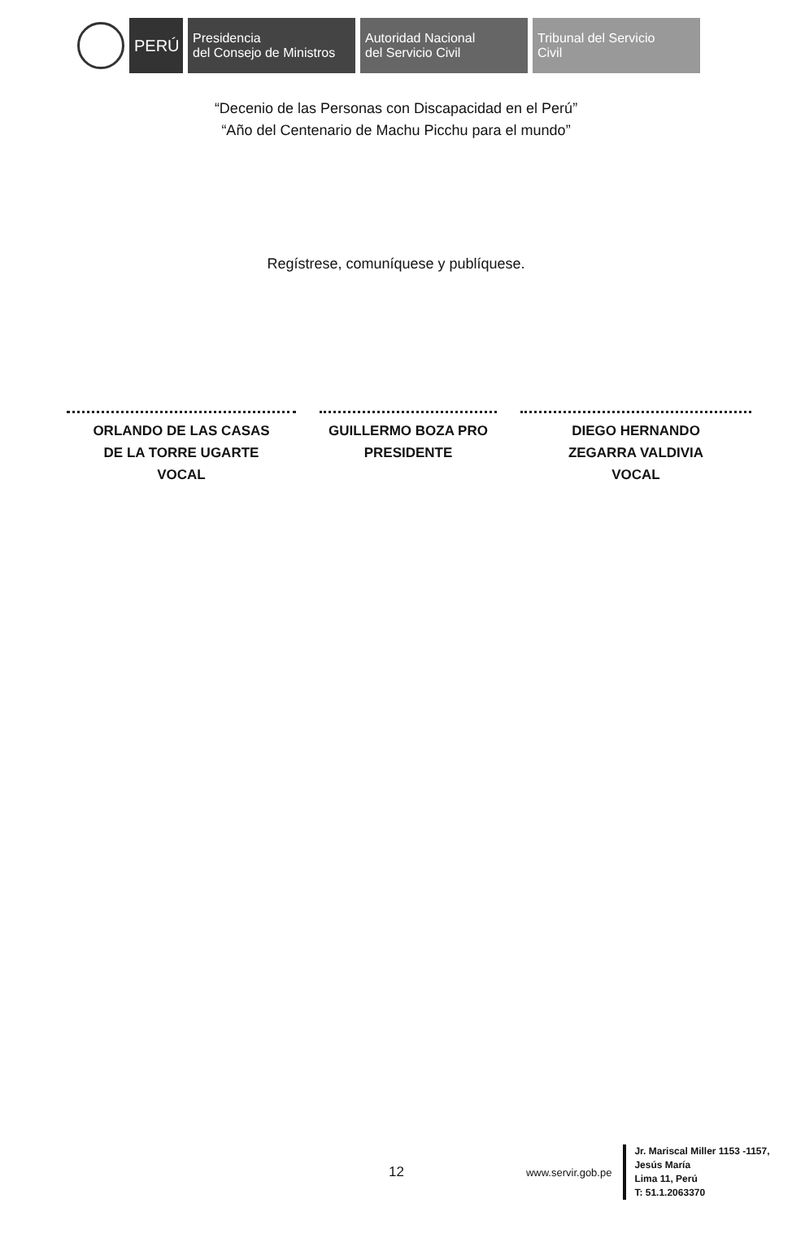PERÚ
Presidencia
del Consejo de Ministros
Autoridad Nacional
del Servicio Civil
Tribunal del Servicio
Civil
“Decenio de las Personas con Discapacidad en el Perú”
“Año del Centenario de Machu Picchu para el mundo”
Regístrese, comuníquese y publíquese.
ORLANDO DE LAS CASAS
DE LA TORRE UGARTE
VOCAL
GUILLERMO BOZA PRO
PRESIDENTE
DIEGO HERNANDO
ZEGARRA VALDIVIA
VOCAL
12
www.servir.gob.pe
Jr. Mariscal Miller 1153 -1157,
Jesús María
Lima 11, Perú
T: 51.1.2063370